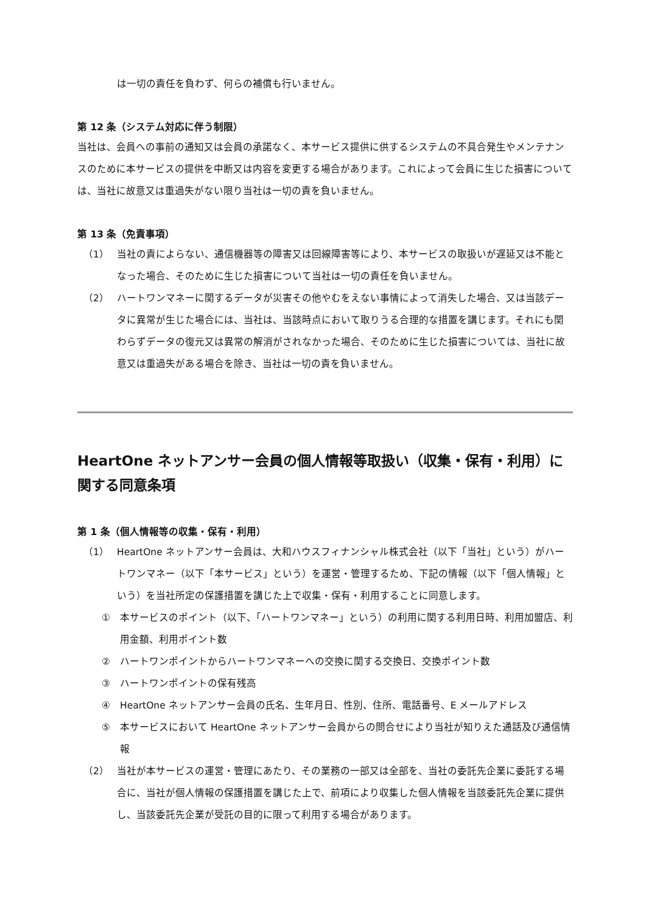は一切の責任を負わず、何らの補償も行いません。
第 12 条（システム対応に伴う制限）
当社は、会員への事前の通知又は会員の承諾なく、本サービス提供に供するシステムの不具合発生やメンテナンスのために本サービスの提供を中断又は内容を変更する場合があります。これによって会員に生じた損害については、当社に故意又は重過失がない限り当社は一切の責を負いません。
第 13 条（免責事項）
（1） 当社の責によらない、通信機器等の障害又は回線障害等により、本サービスの取扱いが遅延又は不能となった場合、そのために生じた損害について当社は一切の責任を負いません。
（2） ハートワンマネーに関するデータが災害その他やむをえない事情によって消失した場合、又は当該データに異常が生じた場合には、当社は、当該時点において取りうる合理的な措置を講じます。それにも関わらずデータの復元又は異常の解消がされなかった場合、そのために生じた損害については、当社に故意又は重過失がある場合を除き、当社は一切の責を負いません。
HeartOne ネットアンサー会員の個人情報等取扱い（収集・保有・利用）に関する同意条項
第 1 条（個人情報等の収集・保有・利用）
（1） HeartOne ネットアンサー会員は、大和ハウスフィナンシャル株式会社（以下「当社」という）がハートワンマネー（以下「本サービス」という）を運営・管理するため、下記の情報（以下「個人情報」という）を当社所定の保護措置を講じた上で収集・保有・利用することに同意します。
① 本サービスのポイント（以下、「ハートワンマネー」という）の利用に関する利用日時、利用加盟店、利用金額、利用ポイント数
② ハートワンポイントからハートワンマネーへの交換に関する交換日、交換ポイント数
③ ハートワンポイントの保有残高
④ HeartOne ネットアンサー会員の氏名、生年月日、性別、住所、電話番号、E メールアドレス
⑤ 本サービスにおいて HeartOne ネットアンサー会員からの問合せにより当社が知りえた通話及び通信情報
（2） 当社が本サービスの運営・管理にあたり、その業務の一部又は全部を、当社の委託先企業に委託する場合に、当社が個人情報の保護措置を講じた上で、前項により収集した個人情報を当該委託先企業に提供し、当該委託先企業が受託の目的に限って利用する場合があります。